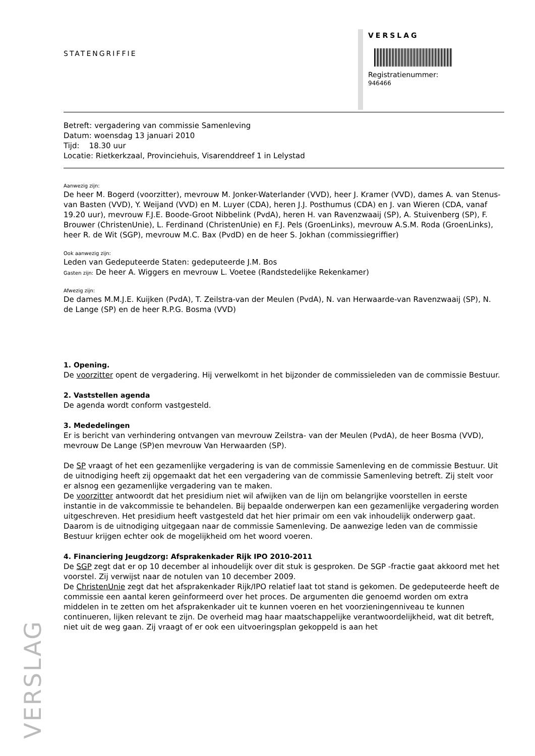STATENGRIFFIE
VERSLAG
Registratienummer:
946466
Betreft: vergadering van commissie Samenleving
Datum: woensdag 13 januari 2010
Tijd: 18.30 uur
Locatie: Rietkerkzaal, Provinciehuis, Visarenddreef 1 in Lelystad
Aanwezig zijn:
De heer M. Bogerd (voorzitter), mevrouw M. Jonker-Waterlander (VVD), heer J. Kramer (VVD), dames A. van Stenus-van Basten (VVD), Y. Weijand (VVD) en M. Luyer (CDA), heren J.J. Posthumus (CDA) en J. van Wieren (CDA, vanaf 19.20 uur), mevrouw F.J.E. Boode-Groot Nibbelink (PvdA), heren H. van Ravenzwaaij (SP), A. Stuivenberg (SP), F. Brouwer (ChristenUnie), L. Ferdinand (ChristenUnie) en F.J. Pels (GroenLinks), mevrouw A.S.M. Roda (GroenLinks), heer R. de Wit (SGP), mevrouw M.C. Bax (PvdD) en de heer S. Jokhan (commissiegriffier)
Ook aanwezig zijn:
Leden van Gedeputeerde Staten: gedeputeerde J.M. Bos
Gasten zijn: De heer A. Wiggers en mevrouw L. Voetee (Randstedelijke Rekenkamer)
Afwezig zijn:
De dames M.M.J.E. Kuijken (PvdA), T. Zeilstra-van der Meulen (PvdA), N. van Herwaarde-van Ravenzwaaij (SP), N. de Lange (SP) en de heer R.P.G. Bosma (VVD)
1. Opening.
De voorzitter opent de vergadering. Hij verwelkomt in het bijzonder de commissieleden van de commissie Bestuur.
2. Vaststellen agenda
De agenda wordt conform vastgesteld.
3. Mededelingen
Er is bericht van verhindering ontvangen van mevrouw Zeilstra- van der Meulen (PvdA), de heer Bosma (VVD), mevrouw De Lange (SP)en mevrouw Van Herwaarden (SP).
De SP vraagt of het een gezamenlijke vergadering is van de commissie Samenleving en de commissie Bestuur. Uit de uitnodiging heeft zij opgemaakt dat het een vergadering van de commissie Samenleving betreft. Zij stelt voor er alsnog een gezamenlijke vergadering van te maken.
De voorzitter antwoordt dat het presidium niet wil afwijken van de lijn om belangrijke voorstellen in eerste instantie in de vakcommissie te behandelen. Bij bepaalde onderwerpen kan een gezamenlijke vergadering worden uitgeschreven. Het presidium heeft vastgesteld dat het hier primair om een vak inhoudelijk onderwerp gaat. Daarom is de uitnodiging uitgegaan naar de commissie Samenleving. De aanwezige leden van de commissie Bestuur krijgen echter ook de mogelijkheid om het woord voeren.
4. Financiering Jeugdzorg: Afsprakenkader Rijk IPO 2010-2011
De SGP zegt dat er op 10 december al inhoudelijk over dit stuk is gesproken. De SGP -fractie gaat akkoord met het voorstel. Zij verwijst naar de notulen van 10 december 2009.
De ChristenUnie zegt dat het afsprakenkader Rijk/IPO relatief laat tot stand is gekomen. De gedeputeerde heeft de commissie een aantal keren geïnformeerd over het proces. De argumenten die genoemd worden om extra middelen in te zetten om het afsprakenkader uit te kunnen voeren en het voorzieningenniveau te kunnen continueren, lijken relevant te zijn. De overheid mag haar maatschappelijke verantwoordelijkheid, wat dit betreft, niet uit de weg gaan. Zij vraagt of er ook een uitvoeringsplan gekoppeld is aan het
VERSLAG